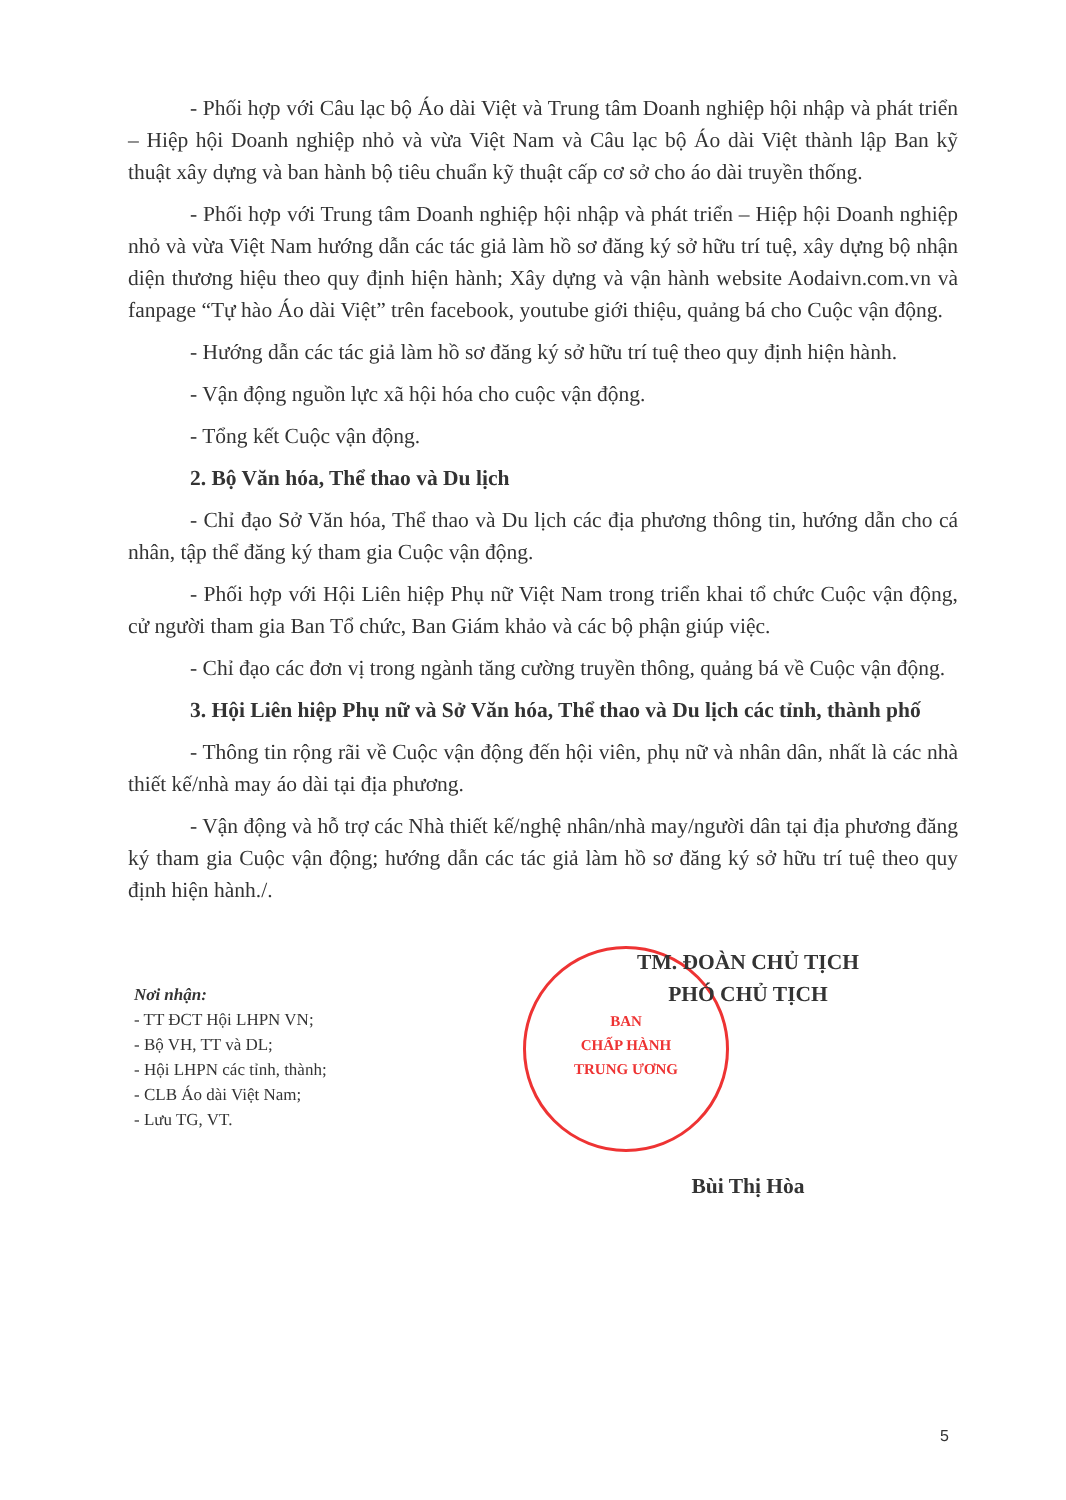- Phối hợp với Câu lạc bộ Áo dài Việt và Trung tâm Doanh nghiệp hội nhập và phát triển – Hiệp hội Doanh nghiệp nhỏ và vừa Việt Nam và Câu lạc bộ Áo dài Việt thành lập Ban kỹ thuật xây dựng và ban hành bộ tiêu chuẩn kỹ thuật cấp cơ sở cho áo dài truyền thống.
- Phối hợp với Trung tâm Doanh nghiệp hội nhập và phát triển – Hiệp hội Doanh nghiệp nhỏ và vừa Việt Nam hướng dẫn các tác giả làm hồ sơ đăng ký sở hữu trí tuệ, xây dựng bộ nhận diện thương hiệu theo quy định hiện hành; Xây dựng và vận hành website Aodaivn.com.vn và fanpage “Tự hào Áo dài Việt” trên facebook, youtube giới thiệu, quảng bá cho Cuộc vận động.
- Hướng dẫn các tác giả làm hồ sơ đăng ký sở hữu trí tuệ theo quy định hiện hành.
- Vận động nguồn lực xã hội hóa cho cuộc vận động.
- Tổng kết Cuộc vận động.
2. Bộ Văn hóa, Thể thao và Du lịch
- Chỉ đạo Sở Văn hóa, Thể thao và Du lịch các địa phương thông tin, hướng dẫn cho cá nhân, tập thể đăng ký tham gia Cuộc vận động.
- Phối hợp với Hội Liên hiệp Phụ nữ Việt Nam trong triển khai tổ chức Cuộc vận động, cử người tham gia Ban Tổ chức, Ban Giám khảo và các bộ phận giúp việc.
- Chỉ đạo các đơn vị trong ngành tăng cường truyền thông, quảng bá về Cuộc vận động.
3. Hội Liên hiệp Phụ nữ và Sở Văn hóa, Thể thao và Du lịch các tỉnh, thành phố
- Thông tin rộng rãi về Cuộc vận động đến hội viên, phụ nữ và nhân dân, nhất là các nhà thiết kế/nhà may áo dài tại địa phương.
- Vận động và hỗ trợ các Nhà thiết kế/nghệ nhân/nhà may/người dân tại địa phương đăng ký tham gia Cuộc vận động; hướng dẫn các tác giả làm hồ sơ đăng ký sở hữu trí tuệ theo quy định hiện hành./.
Nơi nhận:
- TT ĐCT Hội LHPN VN;
- Bộ VH, TT và DL;
- Hội LHPN các tỉnh, thành;
- CLB Áo dài Việt Nam;
- Lưu TG, VT.
BAN
CHẤP HÀNH
TRUNG ƯƠNG
TM. ĐOÀN CHỦ TỊCH
PHÓ CHỦ TỊCH
Bùi Thị Hòa
5